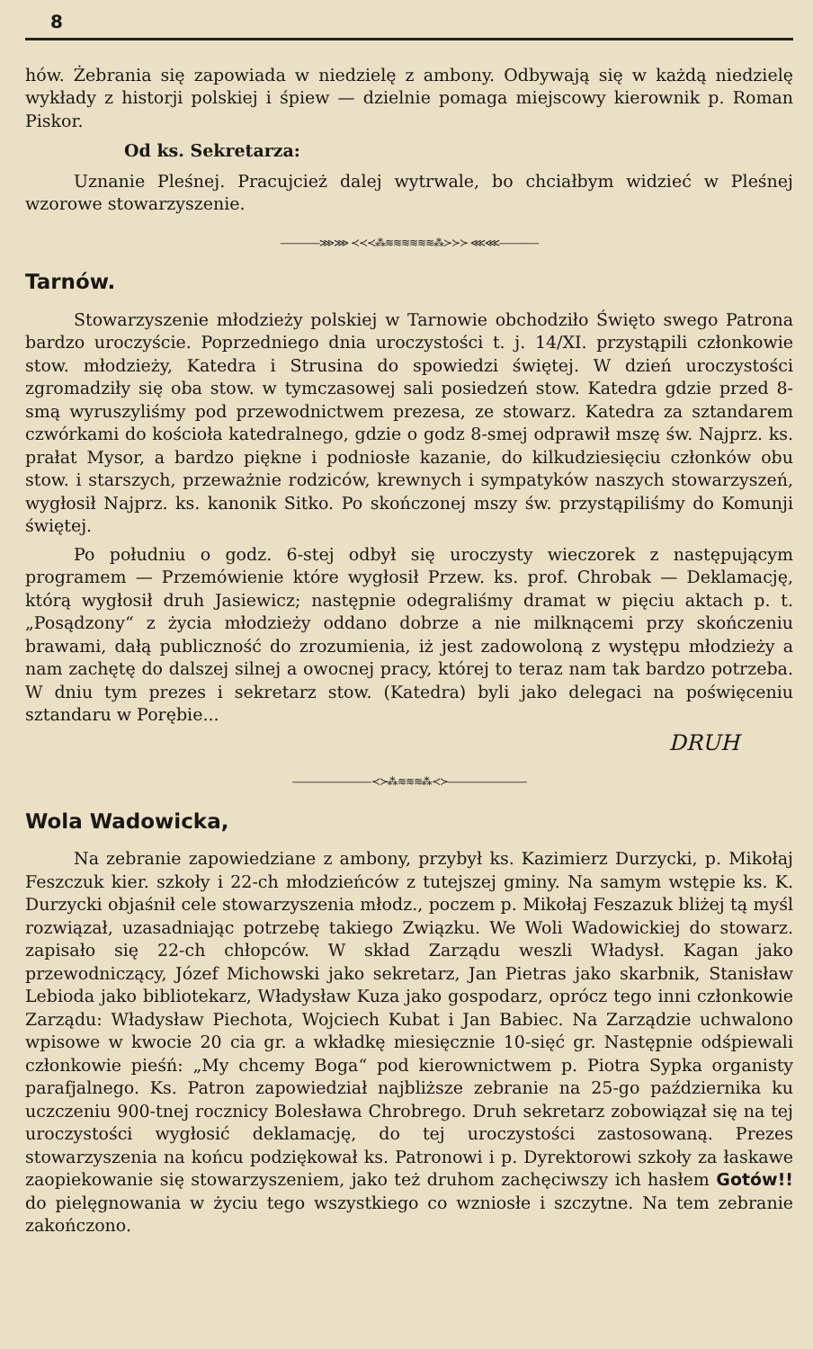8
hów. Żebrania się zapowiada w niedzielę z ambony. Odbywają się w każdą niedzielę wykłady z historji polskiej i śpiew — dzielnie pomaga miejscowy kierownik p. Roman Piskor.
Od ks. Sekretarza:
Uznanie Pleśnej. Pracujcież dalej wytrwale, bo chciałbym widzieć w Pleśnej wzorowe stowarzyszenie.
————⋙⋙ ≺≺≺⁂≋≋≋≋≋≋⁂≻≻≻ ⋘⋘————
Tarnów.
Stowarzyszenie młodzieży polskiej w Tarnowie obchodziło Święto swego Patrona bardzo uroczyście. Poprzedniego dnia uroczystości t. j. 14/XI. przystąpili członkowie stow. młodzieży, Katedra i Strusina do spowiedzi świętej. W dzień uroczystości zgromadziły się oba stow. w tymczasowej sali posiedzeń stow. Katedra gdzie przed 8-smą wyruszyliśmy pod przewodnictwem prezesa, ze stowarz. Katedra za sztandarem czwórkami do kościoła katedralnego, gdzie o godz 8-smej odprawił mszę św. Najprz. ks. prałat Mysor, a bardzo piękne i podniosłe kazanie, do kilkudziesięciu członków obu stow. i starszych, przeważnie rodziców, krewnych i sympatyków naszych stowarzyszeń, wygłosił Najprz. ks. kanonik Sitko. Po skończonej mszy św. przystąpiliśmy do Komunji świętej.
Po południu o godz. 6-stej odbył się uroczysty wieczorek z następującym programem — Przemówienie które wygłosił Przew. ks. prof. Chrobak — Deklamację, którą wygłosił druh Jasiewicz; następnie odegraliśmy dramat w pięciu aktach p. t. „Posądzony“ z życia młodzieży oddano dobrze a nie milknącemi przy skończeniu brawami, dałą publiczność do zrozumienia, iż jest zadowoloną z występu młodzieży a nam zachętę do dalszej silnej a owocnej pracy, której to teraz nam tak bardzo potrzeba. W dniu tym prezes i sekretarz stow. (Katedra) byli jako delegaci na poświęceniu sztandaru w Porębie...
DRUH
————————≺≻⁂≋≋≋⁂≺≻————————
Wola Wadowicka,
Na zebranie zapowiedziane z ambony, przybył ks. Kazimierz Durzycki, p. Mikołaj Feszczuk kier. szkoły i 22-ch młodzieńców z tutejszej gminy. Na samym wstępie ks. K. Durzycki objaśnił cele stowarzyszenia młodz., poczem p. Mikołaj Feszazuk bliżej tą myśl rozwiązał, uzasadniając potrzebę takiego Związku. We Woli Wadowickiej do stowarz. zapisało się 22-ch chłopców. W skład Zarządu weszli Władysł. Kagan jako przewodniczący, Józef Michowski jako sekretarz, Jan Pietras jako skarbnik, Stanisław Lebioda jako bibliotekarz, Władysław Kuza jako gospodarz, oprócz tego inni członkowie Zarządu: Władysław Piechota, Wojciech Kubat i Jan Babiec. Na Zarządzie uchwalono wpisowe w kwocie 20 cia gr. a wkładkę miesięcznie 10-sięć gr. Następnie odśpiewali członkowie pieśń: „My chcemy Boga“ pod kierownictwem p. Piotra Sypka organisty parafjalnego. Ks. Patron zapowiedział najbliższe zebranie na 25-go października ku uczczeniu 900-tnej rocznicy Bolesława Chrobrego. Druh sekretarz zobowiązał się na tej uroczystości wygłosić deklamację, do tej uroczystości zastosowaną. Prezes stowarzyszenia na końcu podziękował ks. Patronowi i p. Dyrektorowi szkoły za łaskawe zaopiekowanie się stowarzyszeniem, jako też druhom zachęciwszy ich hasłem Gotów!! do pielęgnowania w życiu tego wszystkiego co wzniosłe i szczytne. Na tem zebranie zakończono.